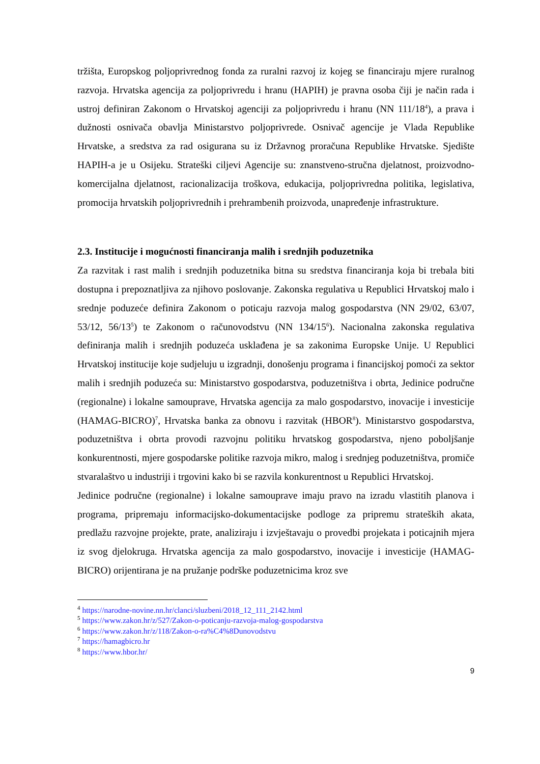tržišta, Europskog poljoprivrednog fonda za ruralni razvoj iz kojeg se financiraju mjere ruralnog razvoja. Hrvatska agencija za poljoprivredu i hranu (HAPIH) je pravna osoba čiji je način rada i ustroj definiran Zakonom o Hrvatskoj agenciji za poljoprivredu i hranu (NN 111/18<sup>4</sup>), a prava i dužnosti osnivača obavlja Ministarstvo poljoprivrede. Osnivač agencije je Vlada Republike Hrvatske, a sredstva za rad osigurana su iz Državnog proračuna Republike Hrvatske. Sjedište HAPIH-a je u Osijeku. Strateški ciljevi Agencije su: znanstveno-stručna djelatnost, proizvodno-komercijalna djelatnost, racionalizacija troškova, edukacija, poljoprivredna politika, legislativa, promocija hrvatskih poljoprivrednih i prehrambenih proizvoda, unapređenje infrastrukture.
2.3. Institucije i mogućnosti financiranja malih i srednjih poduzetnika
Za razvitak i rast malih i srednjih poduzetnika bitna su sredstva financiranja koja bi trebala biti dostupna i prepoznatljiva za njihovo poslovanje. Zakonska regulativa u Republici Hrvatskoj malo i srednje poduzeće definira Zakonom o poticaju razvoja malog gospodarstva (NN 29/02, 63/07, 53/12, 56/13<sup>5</sup>) te Zakonom o računovodstvu (NN 134/15<sup>6</sup>). Nacionalna zakonska regulativa definiranja malih i srednjih poduzeća usklađena je sa zakonima Europske Unije. U Republici Hrvatskoj institucije koje sudjeluju u izgradnji, donošenju programa i financijskoj pomoći za sektor malih i srednjih poduzeća su: Ministarstvo gospodarstva, poduzetništva i obrta, Jedinice područne (regionalne) i lokalne samouprave, Hrvatska agencija za malo gospodarstvo, inovacije i investicije (HAMAG-BICRO)<sup>7</sup>, Hrvatska banka za obnovu i razvitak (HBOR<sup>8</sup>). Ministarstvo gospodarstva, poduzetništva i obrta provodi razvojnu politiku hrvatskog gospodarstva, njeno poboljšanje konkurentnosti, mjere gospodarske politike razvoja mikro, malog i srednjeg poduzetništva, promiče stvaralaštvo u industriji i trgovini kako bi se razvila konkurentnost u Republici Hrvatskoj.
Jedinice područne (regionalne) i lokalne samouprave imaju pravo na izradu vlastitih planova i programa, pripremaju informacijsko-dokumentacijske podloge za pripremu strateških akata, predlažu razvojne projekte, prate, analiziraju i izvještavaju o provedbi projekata i poticajnih mjera iz svog djelokruga. Hrvatska agencija za malo gospodarstvo, inovacije i investicije (HAMAG-BICRO) orijentirana je na pružanje podrške poduzetnicima kroz sve
<sup>4</sup> https://narodne-novine.nn.hr/clanci/sluzbeni/2018_12_111_2142.html
<sup>5</sup> https://www.zakon.hr/z/527/Zakon-o-poticanju-razvoja-malog-gospodarstva
<sup>6</sup> https://www.zakon.hr/z/118/Zakon-o-ra%C4%8Dunovodstvu
<sup>7</sup> https://hamagbicro.hr
<sup>8</sup> https://www.hbor.hr/
9